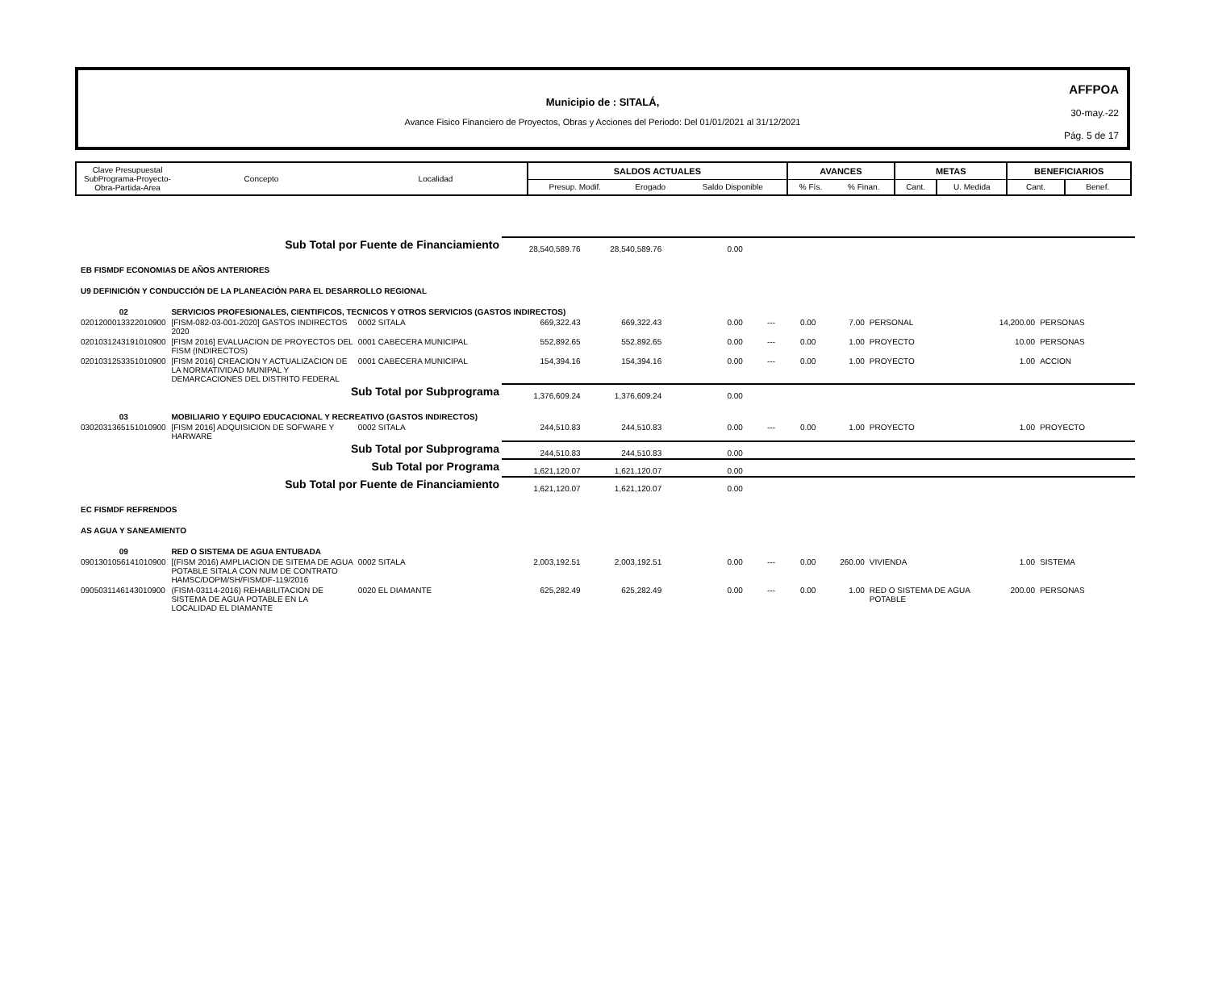Municipio de : SITALÁ,
Avance Fisico Financiero de Proyectos, Obras y Acciones del Periodo: Del 01/01/2021 al 31/12/2021
AFFPOA
30-may.-22
Pág. 5 de 17
| Clave Presupuestal SubPrograma-Proyecto- Obra-Partida-Area | Concepto | Localidad | SALDOS ACTUALES | | | AVANCES | | METAS | | BENEFICIARIOS | |
| | | | Presup. Modif. | Erogado | Saldo Disponible | % Fís. | % Finan. | Cant. | U. Medida | Cant. | Benef. |
| Sub Total por Fuente de Financiamiento | | | 28,540,589.76 | 28,540,589.76 | 0.00 | | | | | | |
| EB FISMDF ECONOMIAS DE AÑOS ANTERIORES | | | | | | | | | | | |
| U9 DEFINICIÓN Y CONDUCCIÓN DE LA PLANEACIÓN PARA EL DESARROLLO REGIONAL | | | | | | | | | | | |
| 02 | SERVICIOS PROFESIONALES, CIENTIFICOS, TECNICOS Y OTROS SERVICIOS (GASTOS INDIRECTOS) | | | | | | | | | | |
| 0201200013322010900 | [FISM-082-03-001-2020] GASTOS INDIRECTOS 2020 | 0002 SITALA | 669,322.43 | 669,322.43 | 0.00 | --- | 0.00 | 7.00 | PERSONAL | 14,200.00 | PERSONAS |
| 0201031243191010900 | [FISM 2016] EVALUACION DE PROYECTOS DEL FISM (INDIRECTOS) | 0001 CABECERA MUNICIPAL | 552,892.65 | 552,892.65 | 0.00 | --- | 0.00 | 1.00 | PROYECTO | 10.00 | PERSONAS |
| 0201031253351010900 | [FISM 2016] CREACION Y ACTUALIZACION DE LA NORMATIVIDAD MUNIPAL Y DEMARCACIONES DEL DISTRITO FEDERAL | 0001 CABECERA MUNICIPAL | 154,394.16 | 154,394.16 | 0.00 | --- | 0.00 | 1.00 | PROYECTO | 1.00 | ACCION |
| Sub Total por Subprograma | | | 1,376,609.24 | 1,376,609.24 | 0.00 | | | | | | |
| 03 | MOBILIARIO Y EQUIPO EDUCACIONAL Y RECREATIVO (GASTOS INDIRECTOS) | | | | | | | | | | |
| 0302031365151010900 | [FISM 2016] ADQUISICION DE SOFWARE Y HARWARE | 0002 SITALA | 244,510.83 | 244,510.83 | 0.00 | --- | 0.00 | 1.00 | PROYECTO | 1.00 | PROYECTO |
| Sub Total por Subprograma | | | 244,510.83 | 244,510.83 | 0.00 | | | | | | |
| Sub Total por Programa | | | 1,621,120.07 | 1,621,120.07 | 0.00 | | | | | | |
| Sub Total por Fuente de Financiamiento | | | 1,621,120.07 | 1,621,120.07 | 0.00 | | | | | | |
| EC FISMDF REFRENDOS | | | | | | | | | | | |
| AS AGUA Y SANEAMIENTO | | | | | | | | | | | |
| 09 | RED O SISTEMA DE AGUA ENTUBADA | | | | | | | | | | |
| 0901301056141010900 | [(FISM 2016) AMPLIACION DE SITEMA DE AGUA POTABLE SITALA CON NUM DE CONTRATO HAMSC/DOPM/SH/FISMDF-119/2016 | 0002 SITALA | 2,003,192.51 | 2,003,192.51 | 0.00 | --- | 0.00 | 260.00 | VIVIENDA | 1.00 | SISTEMA |
| 0905031146143010900 | (FISM-03114-2016) REHABILITACION DE SISTEMA DE AGUA POTABLE EN LA LOCALIDAD EL DIAMANTE | 0020 EL DIAMANTE | 625,282.49 | 625,282.49 | 0.00 | --- | 0.00 | 1.00 | RED O SISTEMA DE AGUA POTABLE | 200.00 | PERSONAS |